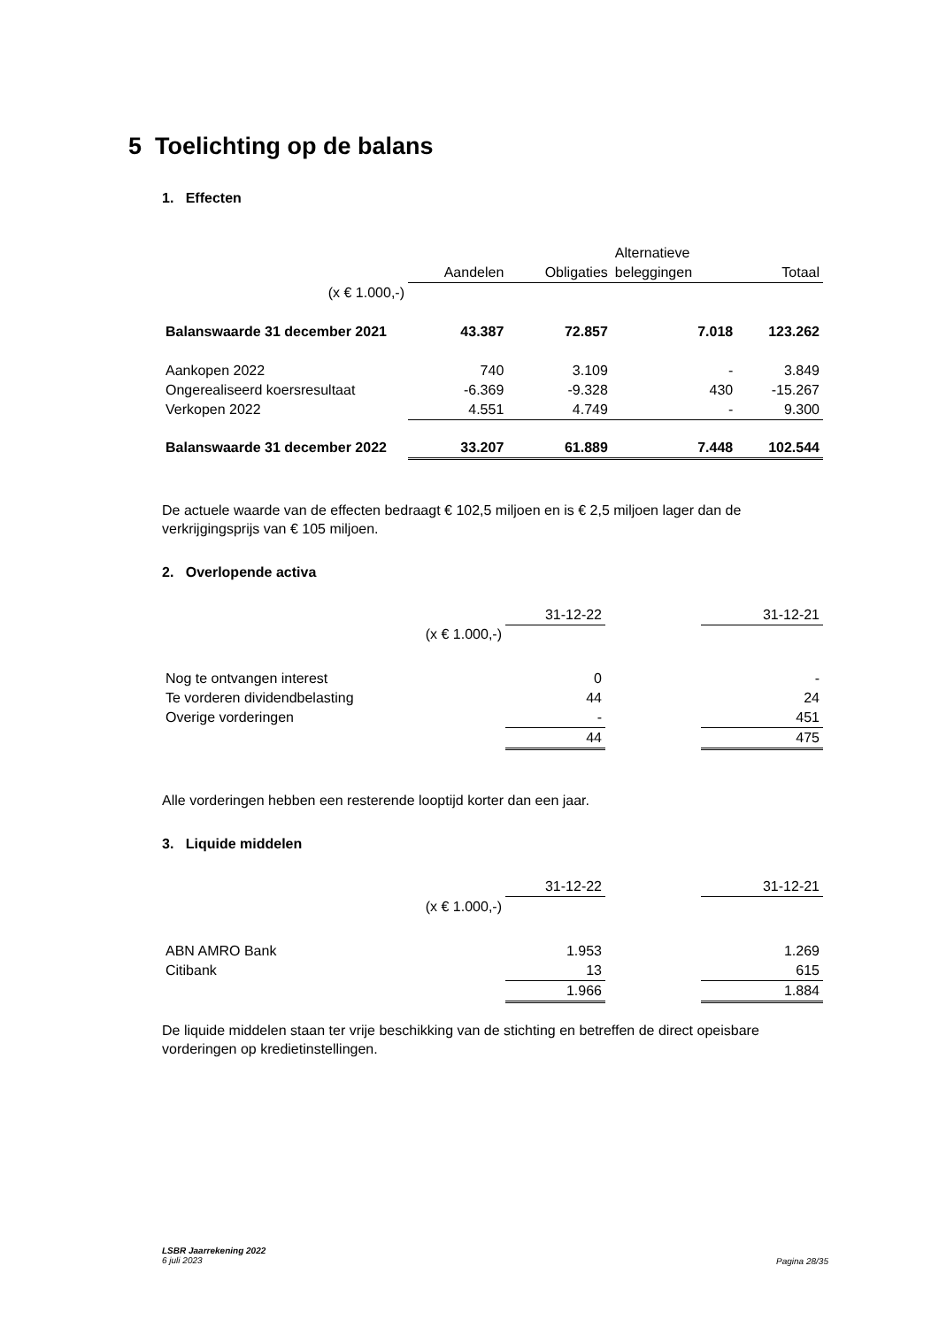5 Toelichting op de balans
1. Effecten
| | | | Alternatieve | |
| --- | --- | --- | --- | --- |
| | Aandelen | Obligaties | beleggingen | Totaal |
| (x € 1.000,-) | | | | |
| Balanswaarde 31 december 2021 | 43.387 | 72.857 | 7.018 | 123.262 |
| Aankopen 2022 | 740 | 3.109 | - | 3.849 |
| Ongerealiseerd koersresultaat | -6.369 | -9.328 | 430 | -15.267 |
| Verkopen 2022 | 4.551 | 4.749 | - | 9.300 |
| Balanswaarde 31 december 2022 | 33.207 | 61.889 | 7.448 | 102.544 |
De actuele waarde van de effecten bedraagt € 102,5 miljoen en is € 2,5 miljoen lager dan de verkrijgingsprijs van € 105 miljoen.
2. Overlopende activa
| | 31-12-22 | | 31-12-21 |
| (x € 1.000,-) | | | |
| Nog te ontvangen interest | 0 | | - |
| Te vorderen dividendbelasting | 44 | | 24 |
| Overige vorderingen | - | | 451 |
| | 44 | | 475 |
Alle vorderingen hebben een resterende looptijd korter dan een jaar.
3. Liquide middelen
| | 31-12-22 | | 31-12-21 |
| (x € 1.000,-) | | | |
| ABN AMRO Bank | 1.953 | | 1.269 |
| Citibank | 13 | | 615 |
| | 1.966 | | 1.884 |
De liquide middelen staan ter vrije beschikking van de stichting en betreffen de direct opeisbare vorderingen op kredietinstellingen.
LSBR Jaarrekening 2022
6 juli 2023
Pagina 28/35